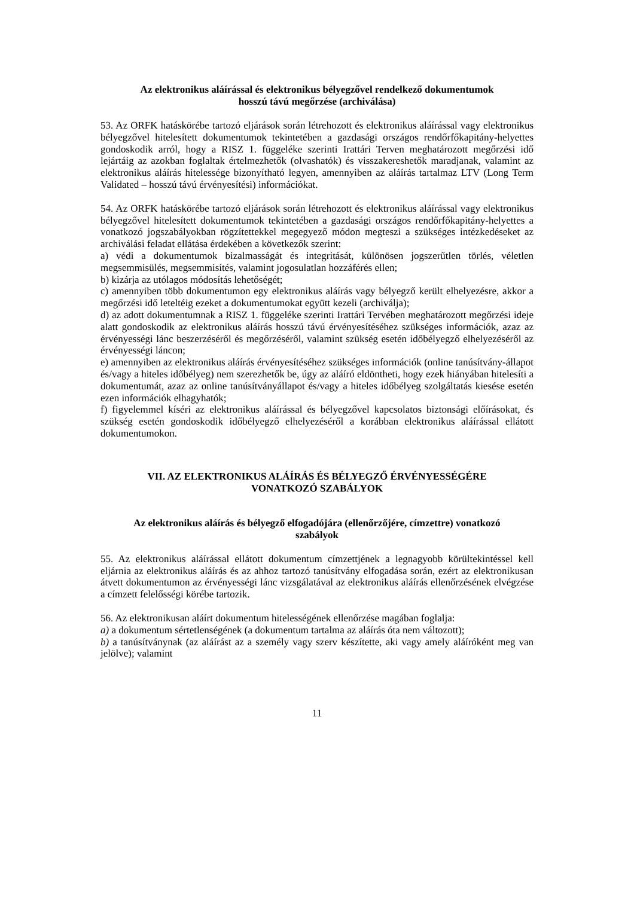Az elektronikus aláírással és elektronikus bélyegzővel rendelkező dokumentumok
hosszú távú megőrzése (archiválása)
53. Az ORFK hatáskörébe tartozó eljárások során létrehozott és elektronikus aláírással vagy elektronikus bélyegzővel hitelesített dokumentumok tekintetében a gazdasági országos rendőrfőkapitány-helyettes gondoskodik arról, hogy a RISZ 1. függeléke szerinti Irattári Terven meghatározott megőrzési idő lejártáig az azokban foglaltak értelmezhetők (olvashatók) és visszakereshetők maradjanak, valamint az elektronikus aláírás hitelessége bizonyítható legyen, amennyiben az aláírás tartalmaz LTV (Long Term Validated – hosszú távú érvényesítési) információkat.
54. Az ORFK hatáskörébe tartozó eljárások során létrehozott és elektronikus aláírással vagy elektronikus bélyegzővel hitelesített dokumentumok tekintetében a gazdasági országos rendőrfőkapitány-helyettes a vonatkozó jogszabályokban rögzítettekkel megegyező módon megteszi a szükséges intézkedéseket az archiválási feladat ellátása érdekében a következők szerint:
a) védi a dokumentumok bizalmasságát és integritását, különösen jogszerűtlen törlés, véletlen megsemmisülés, megsemmisítés, valamint jogosulatlan hozzáférés ellen;
b) kizárja az utólagos módosítás lehetőségét;
c) amennyiben több dokumentumon egy elektronikus aláírás vagy bélyegző került elhelyezésre, akkor a megőrzési idő leteltéig ezeket a dokumentumokat együtt kezeli (archiválja);
d) az adott dokumentumnak a RISZ 1. függeléke szerinti Irattári Tervében meghatározott megőrzési ideje alatt gondoskodik az elektronikus aláírás hosszú távú érvényesítéséhez szükséges információk, azaz az érvényességi lánc beszerzéséről és megőrzéséről, valamint szükség esetén időbélyegző elhelyezéséről az érvényességi láncon;
e) amennyiben az elektronikus aláírás érvényesítéséhez szükséges információk (online tanúsítvány-állapot és/vagy a hiteles időbélyeg) nem szerezhetők be, úgy az aláíró eldöntheti, hogy ezek hiányában hitelesíti a dokumentumát, azaz az online tanúsítványállapot és/vagy a hiteles időbélyeg szolgáltatás kiesése esetén ezen információk elhagyhatók;
f) figyelemmel kíséri az elektronikus aláírással és bélyegzővel kapcsolatos biztonsági előírásokat, és szükség esetén gondoskodik időbélyegző elhelyezéséről a korábban elektronikus aláírással ellátott dokumentumokon.
VII. AZ ELEKTRONIKUS ALÁÍRÁS ÉS BÉLYEGZŐ ÉRVÉNYESSÉGÉRE
VONATKOZÓ SZABÁLYOK
Az elektronikus aláírás és bélyegző elfogadójára (ellenőrzőjére, címzettre) vonatkozó
szabályok
55. Az elektronikus aláírással ellátott dokumentum címzettjének a legnagyobb körültekintéssel kell eljárnia az elektronikus aláírás és az ahhoz tartozó tanúsítvány elfogadása során, ezért az elektronikusan átvett dokumentumon az érvényességi lánc vizsgálatával az elektronikus aláírás ellenőrzésének elvégzése a címzett felelősségi körébe tartozik.
56. Az elektronikusan aláírt dokumentum hitelességének ellenőrzése magában foglalja:
a) a dokumentum sértetlenségének (a dokumentum tartalma az aláírás óta nem változott);
b) a tanúsítványnak (az aláírást az a személy vagy szerv készítette, aki vagy amely aláíróként meg van jelölve); valamint
11